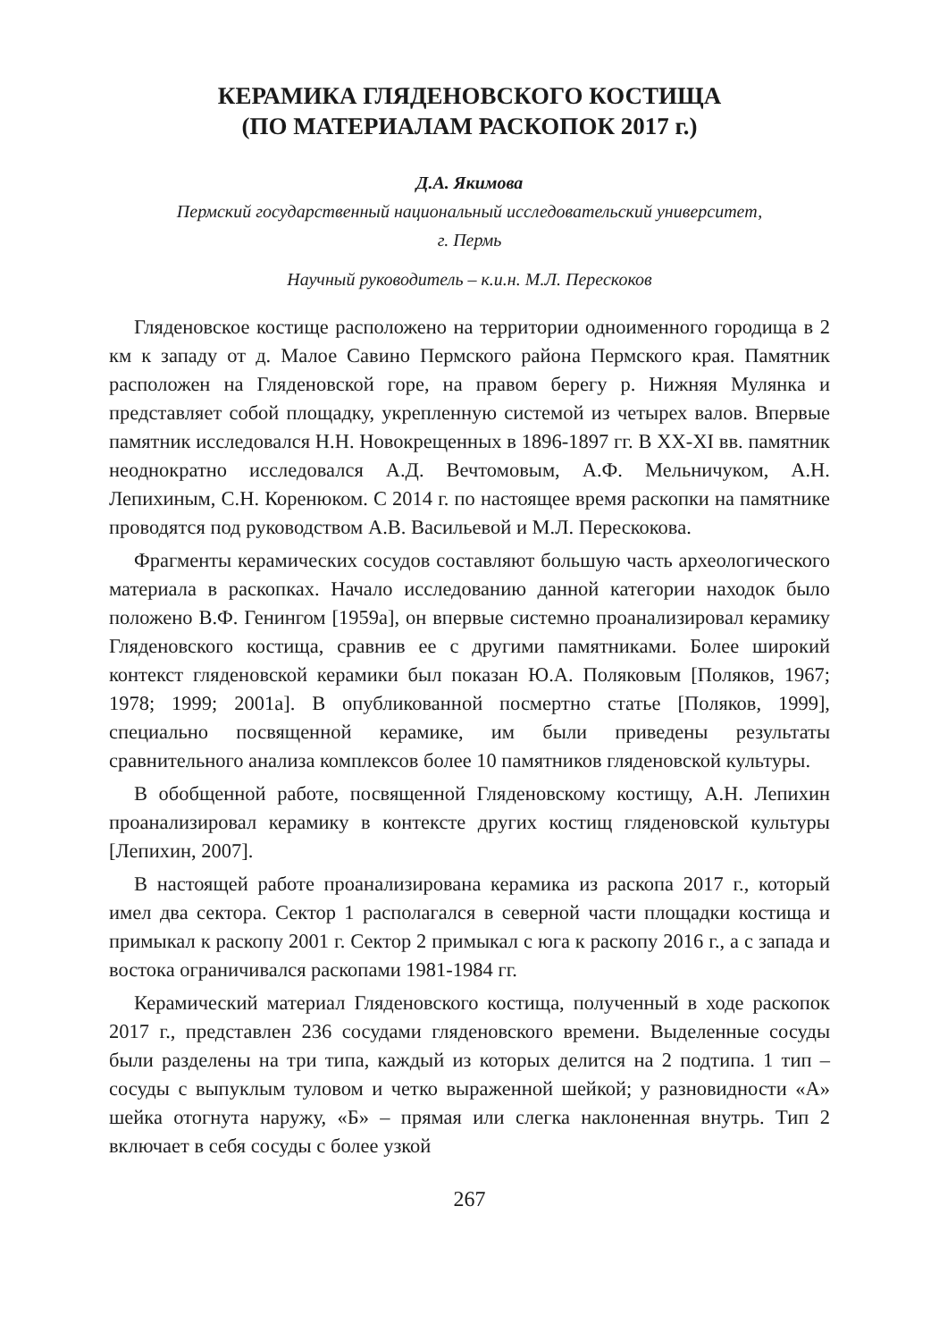КЕРАМИКА ГЛЯДЕНОВСКОГО КОСТИЩА
(ПО МАТЕРИАЛАМ РАСКОПОК 2017 г.)
Д.А. Якимова
Пермский государственный национальный исследовательский университет,
г. Пермь
Научный руководитель – к.и.н. М.Л. Перескоков
Гляденовское костище расположено на территории одноименного городища в 2 км к западу от д. Малое Савино Пермского района Пермского края. Памятник расположен на Гляденовской горе, на правом берегу р. Нижняя Мулянка и представляет собой площадку, укрепленную системой из четырех валов. Впервые памятник исследовался Н.Н. Новокрещенных в 1896-1897 гг. В XX-XI вв. памятник неоднократно исследовался А.Д. Вечтомовым, А.Ф. Мельничуком, А.Н. Лепихиным, С.Н. Коренюком. С 2014 г. по настоящее время раскопки на памятнике проводятся под руководством А.В. Васильевой и М.Л. Перескокова.
Фрагменты керамических сосудов составляют большую часть археологического материала в раскопках. Начало исследованию данной категории находок было положено В.Ф. Генингом [1959а], он впервые системно проанализировал керамику Гляденовского костища, сравнив ее с другими памятниками. Более широкий контекст гляденовской керамики был показан Ю.А. Поляковым [Поляков, 1967; 1978; 1999; 2001а]. В опубликованной посмертно статье [Поляков, 1999], специально посвященной керамике, им были приведены результаты сравнительного анализа комплексов более 10 памятников гляденовской культуры.
В обобщенной работе, посвященной Гляденовскому костищу, А.Н. Лепихин проанализировал керамику в контексте других костищ гляденовской культуры [Лепихин, 2007].
В настоящей работе проанализирована керамика из раскопа 2017 г., который имел два сектора. Сектор 1 располагался в северной части площадки костища и примыкал к раскопу 2001 г. Сектор 2 примыкал с юга к раскопу 2016 г., а с запада и востока ограничивался раскопами 1981-1984 гг.
Керамический материал Гляденовского костища, полученный в ходе раскопок 2017 г., представлен 236 сосудами гляденовского времени. Выделенные сосуды были разделены на три типа, каждый из которых делится на 2 подтипа. 1 тип – сосуды с выпуклым туловом и четко выраженной шейкой; у разновидности «А» шейка отогнута наружу, «Б» – прямая или слегка наклоненная внутрь. Тип 2 включает в себя сосуды с более узкой
267